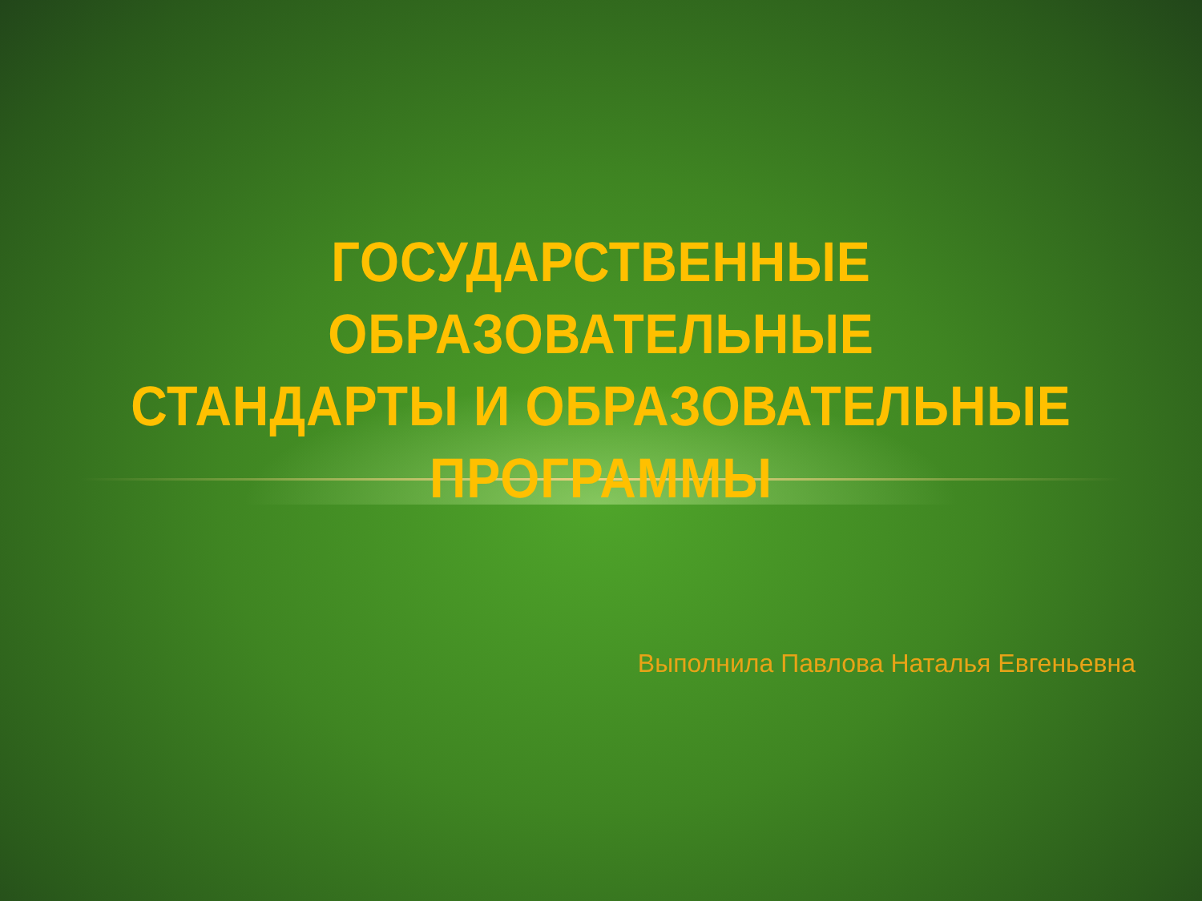ГОСУДАРСТВЕННЫЕ ОБРАЗОВАТЕЛЬНЫЕ
СТАНДАРТЫ И ОБРАЗОВАТЕЛЬНЫЕ
ПРОГРАММЫ
Выполнила Павлова Наталья Евгеньевна